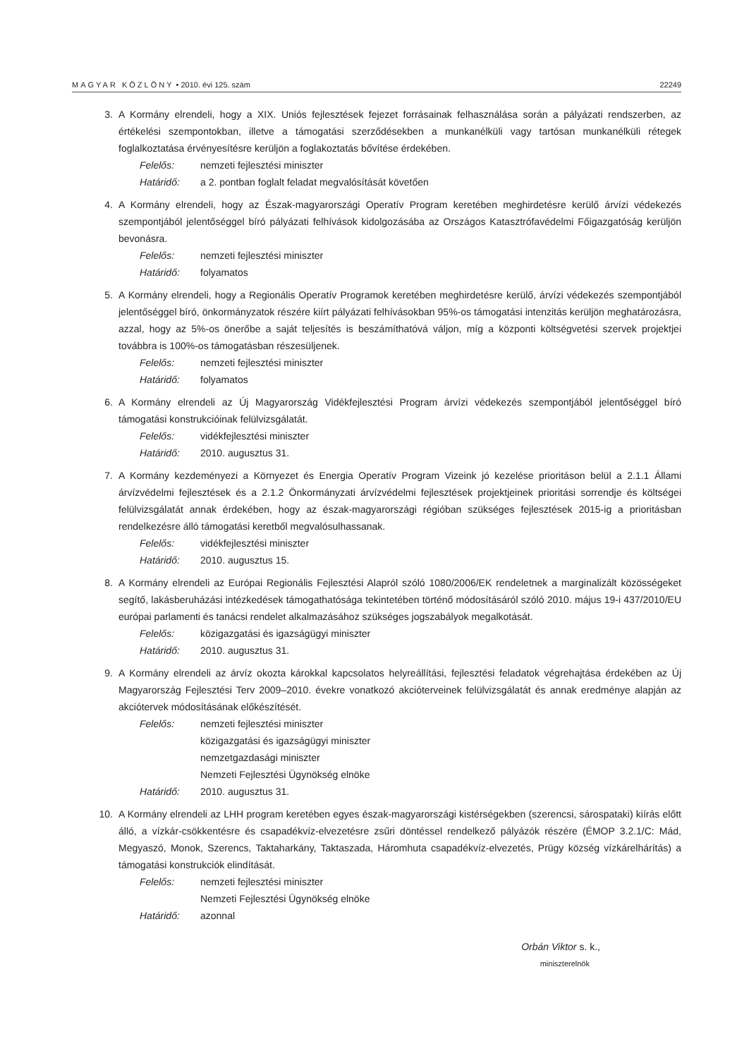MAGYAR KÖZLÖNY • 2010. évi 125. szám 22249
3. A Kormány elrendeli, hogy a XIX. Uniós fejlesztések fejezet forrásainak felhasználása során a pályázati rendszerben, az értékelési szempontokban, illetve a támogatási szerződésekben a munkanélküli vagy tartósan munkanélküli rétegek foglalkoztatása érvényesítésre kerüljön a foglakoztatás bővítése érdekében.
Felelős: nemzeti fejlesztési miniszter
Határidő: a 2. pontban foglalt feladat megvalósítását követően
4. A Kormány elrendeli, hogy az Észak-magyarországi Operatív Program keretében meghirdetésre kerülő árvízi védekezés szempontjából jelentőséggel bíró pályázati felhívások kidolgozásába az Országos Katasztrófavédelmi Főigazgatóság kerüljön bevonásra.
Felelős: nemzeti fejlesztési miniszter
Határidő: folyamatos
5. A Kormány elrendeli, hogy a Regionális Operatív Programok keretében meghirdetésre kerülő, árvízi védekezés szempontjából jelentőséggel bíró, önkormányzatok részére kiírt pályázati felhívásokban 95%-os támogatási intenzitás kerüljön meghatározásra, azzal, hogy az 5%-os önerőbe a saját teljesítés is beszámíthatóvá váljon, míg a központi költségvetési szervek projektjei továbbra is 100%-os támogatásban részesüljenek.
Felelős: nemzeti fejlesztési miniszter
Határidő: folyamatos
6. A Kormány elrendeli az Új Magyarország Vidékfejlesztési Program árvízi védekezés szempontjából jelentőséggel bíró támogatási konstrukcióinak felülvizsgálatát.
Felelős: vidékfejlesztési miniszter
Határidő: 2010. augusztus 31.
7. A Kormány kezdeményezi a Környezet és Energia Operatív Program Vizeink jó kezelése prioritáson belül a 2.1.1 Állami árvízvédelmi fejlesztések és a 2.1.2 Önkormányzati árvízvédelmi fejlesztések projektjeinek prioritási sorrendje és költségei felülvizsgálatát annak érdekében, hogy az észak-magyarországi régióban szükséges fejlesztések 2015-ig a prioritásban rendelkezésre álló támogatási keretből megvalósulhassanak.
Felelős: vidékfejlesztési miniszter
Határidő: 2010. augusztus 15.
8. A Kormány elrendeli az Európai Regionális Fejlesztési Alapról szóló 1080/2006/EK rendeletnek a marginalizált közösségeket segítő, lakásberuházási intézkedések támogathatósága tekintetében történő módosításáról szóló 2010. május 19-i 437/2010/EU európai parlamenti és tanácsi rendelet alkalmazásához szükséges jogszabályok megalkotását.
Felelős: közigazgatási és igazságügyi miniszter
Határidő: 2010. augusztus 31.
9. A Kormány elrendeli az árvíz okozta károkkal kapcsolatos helyreállítási, fejlesztési feladatok végrehajtása érdekében az Új Magyarország Fejlesztési Terv 2009–2010. évekre vonatkozó akcióterveinek felülvizsgálatát és annak eredménye alapján az akciótervek módosításának előkészítését.
Felelős: nemzeti fejlesztési miniszter
közigazgatási és igazságügyi miniszter
nemzetgazdasági miniszter
Nemzeti Fejlesztési Ügynökség elnöke
Határidő: 2010. augusztus 31.
10. A Kormány elrendeli az LHH program keretében egyes észak-magyarországi kistérségekben (szerencsi, sárospataki) kiírás előtt álló, a vízkár-csökkentésre és csapadékvíz-elvezetésre zsűri döntéssel rendelkező pályázók részére (ÉMOP 3.2.1/C: Mád, Megyaszó, Monok, Szerencs, Taktaharkány, Taktaszada, Háromhuta csapadékvíz-elvezetés, Prügy község vízkárelhárítás) a támogatási konstrukciók elindítását.
Felelős: nemzeti fejlesztési miniszter
Nemzeti Fejlesztési Ügynökség elnöke
Határidő: azonnal
Orbán Viktor s. k.,
miniszterelnök